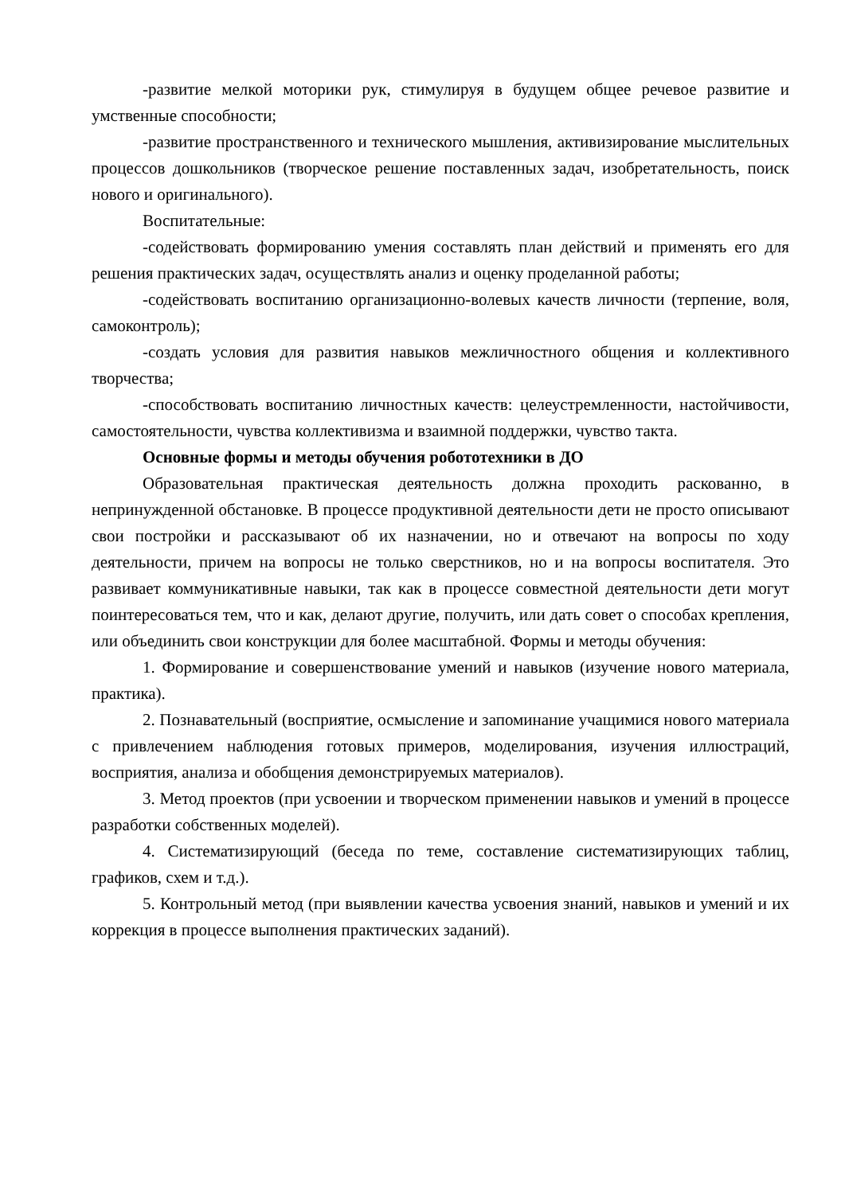-развитие мелкой моторики рук, стимулируя в будущем общее речевое развитие и умственные способности;
-развитие пространственного и технического мышления, активизирование мыслительных процессов дошкольников (творческое решение поставленных задач, изобретательность, поиск нового и оригинального).
Воспитательные:
-содействовать формированию умения составлять план действий и применять его для решения практических задач, осуществлять анализ и оценку проделанной работы;
-содействовать воспитанию организационно-волевых качеств личности (терпение, воля, самоконтроль);
-создать условия для развития навыков межличностного общения и коллективного творчества;
-способствовать воспитанию личностных качеств: целеустремленности, настойчивости, самостоятельности, чувства коллективизма и взаимной поддержки, чувство такта.
Основные формы и методы обучения робототехники в ДО
Образовательная практическая деятельность должна проходить раскованно, в непринужденной обстановке. В процессе продуктивной деятельности дети не просто описывают свои постройки и рассказывают об их назначении, но и отвечают на вопросы по ходу деятельности, причем на вопросы не только сверстников, но и на вопросы воспитателя. Это развивает коммуникативные навыки, так как в процессе совместной деятельности дети могут поинтересоваться тем, что и как, делают другие, получить, или дать совет о способах крепления, или объединить свои конструкции для более масштабной. Формы и методы обучения:
1. Формирование и совершенствование умений и навыков (изучение нового материала, практика).
2. Познавательный (восприятие, осмысление и запоминание учащимися нового материала с привлечением наблюдения готовых примеров, моделирования, изучения иллюстраций, восприятия, анализа и обобщения демонстрируемых материалов).
3. Метод проектов (при усвоении и творческом применении навыков и умений в процессе разработки собственных моделей).
4. Систематизирующий (беседа по теме, составление систематизирующих таблиц, графиков, схем и т.д.).
5. Контрольный метод (при выявлении качества усвоения знаний, навыков и умений и их коррекция в процессе выполнения практических заданий).